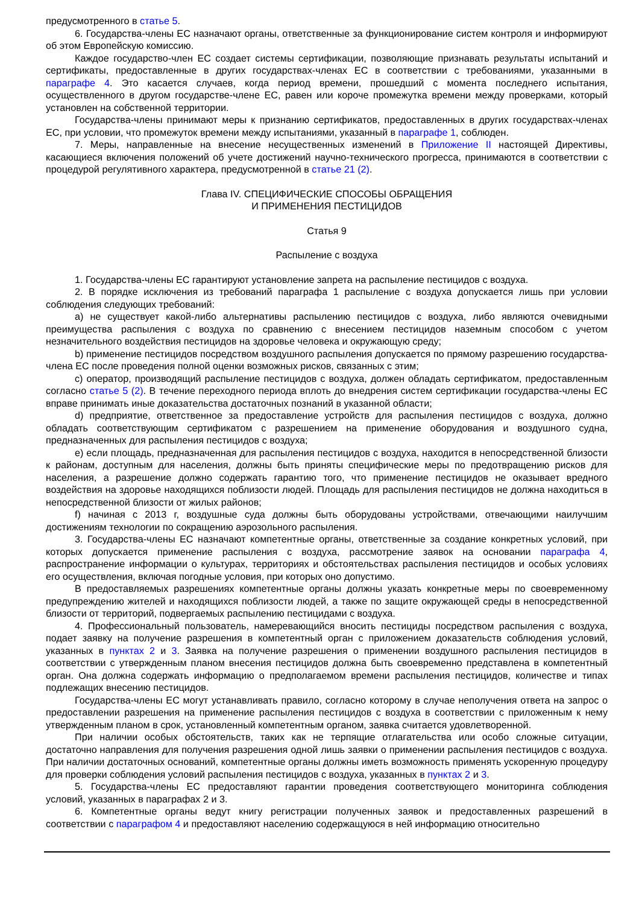предусмотренного в статье 5.
6. Государства-члены ЕС назначают органы, ответственные за функционирование систем контроля и информируют об этом Европейскую комиссию.
Каждое государство-член ЕС создает системы сертификации, позволяющие признавать результаты испытаний и сертификаты, предоставленные в других государствах-членах ЕС в соответствии с требованиями, указанными в параграфе 4. Это касается случаев, когда период времени, прошедший с момента последнего испытания, осуществленного в другом государстве-члене ЕС, равен или короче промежутка времени между проверками, который установлен на собственной территории.
Государства-члены принимают меры к признанию сертификатов, предоставленных в других государствах-членах ЕС, при условии, что промежуток времени между испытаниями, указанный в параграфе 1, соблюден.
7. Меры, направленные на внесение несущественных изменений в Приложение II настоящей Директивы, касающиеся включения положений об учете достижений научно-технического прогресса, принимаются в соответствии с процедурой регулятивного характера, предусмотренной в статье 21 (2).
Глава IV. СПЕЦИФИЧЕСКИЕ СПОСОБЫ ОБРАЩЕНИЯ
И ПРИМЕНЕНИЯ ПЕСТИЦИДОВ
Статья 9
Распыление с воздуха
1. Государства-члены ЕС гарантируют установление запрета на распыление пестицидов с воздуха.
2. В порядке исключения из требований параграфа 1 распыление с воздуха допускается лишь при условии соблюдения следующих требований:
a) не существует какой-либо альтернативы распылению пестицидов с воздуха, либо являются очевидными преимущества распыления с воздуха по сравнению с внесением пестицидов наземным способом с учетом незначительного воздействия пестицидов на здоровье человека и окружающую среду;
b) применение пестицидов посредством воздушного распыления допускается по прямому разрешению государства-члена ЕС после проведения полной оценки возможных рисков, связанных с этим;
c) оператор, производящий распыление пестицидов с воздуха, должен обладать сертификатом, предоставленным согласно статье 5 (2). В течение переходного периода вплоть до внедрения систем сертификации государства-члены ЕС вправе принимать иные доказательства достаточных познаний в указанной области;
d) предприятие, ответственное за предоставление устройств для распыления пестицидов с воздуха, должно обладать соответствующим сертификатом с разрешением на применение оборудования и воздушного судна, предназначенных для распыления пестицидов с воздуха;
e) если площадь, предназначенная для распыления пестицидов с воздуха, находится в непосредственной близости к районам, доступным для населения, должны быть приняты специфические меры по предотвращению рисков для населения, а разрешение должно содержать гарантию того, что применение пестицидов не оказывает вредного воздействия на здоровье находящихся поблизости людей. Площадь для распыления пестицидов не должна находиться в непосредственной близости от жилых районов;
f) начиная с 2013 г, воздушные суда должны быть оборудованы устройствами, отвечающими наилучшим достижениям технологии по сокращению аэрозольного распыления.
3. Государства-члены ЕС назначают компетентные органы, ответственные за создание конкретных условий, при которых допускается применение распыления с воздуха, рассмотрение заявок на основании параграфа 4, распространение информации о культурах, территориях и обстоятельствах распыления пестицидов и особых условиях его осуществления, включая погодные условия, при которых оно допустимо.
В предоставляемых разрешениях компетентные органы должны указать конкретные меры по своевременному предупреждению жителей и находящихся поблизости людей, а также по защите окружающей среды в непосредственной близости от территорий, подвергаемых распылению пестицидами с воздуха.
4. Профессиональный пользователь, намеревающийся вносить пестициды посредством распыления с воздуха, подает заявку на получение разрешения в компетентный орган с приложением доказательств соблюдения условий, указанных в пунктах 2 и 3. Заявка на получение разрешения о применении воздушного распыления пестицидов в соответствии с утвержденным планом внесения пестицидов должна быть своевременно представлена в компетентный орган. Она должна содержать информацию о предполагаемом времени распыления пестицидов, количестве и типах подлежащих внесению пестицидов.
Государства-члены ЕС могут устанавливать правило, согласно которому в случае неполучения ответа на запрос о предоставлении разрешения на применение распыления пестицидов с воздуха в соответствии с приложенным к нему утвержденным планом в срок, установленный компетентным органом, заявка считается удовлетворенной.
При наличии особых обстоятельств, таких как не терпящие отлагательства или особо сложные ситуации, достаточно направления для получения разрешения одной лишь заявки о применении распыления пестицидов с воздуха. При наличии достаточных оснований, компетентные органы должны иметь возможность применять ускоренную процедуру для проверки соблюдения условий распыления пестицидов с воздуха, указанных в пунктах 2 и 3.
5. Государства-члены ЕС предоставляют гарантии проведения соответствующего мониторинга соблюдения условий, указанных в параграфах 2 и 3.
6. Компетентные органы ведут книгу регистрации полученных заявок и предоставленных разрешений в соответствии с параграфом 4 и предоставляют населению содержащуюся в ней информацию относительно